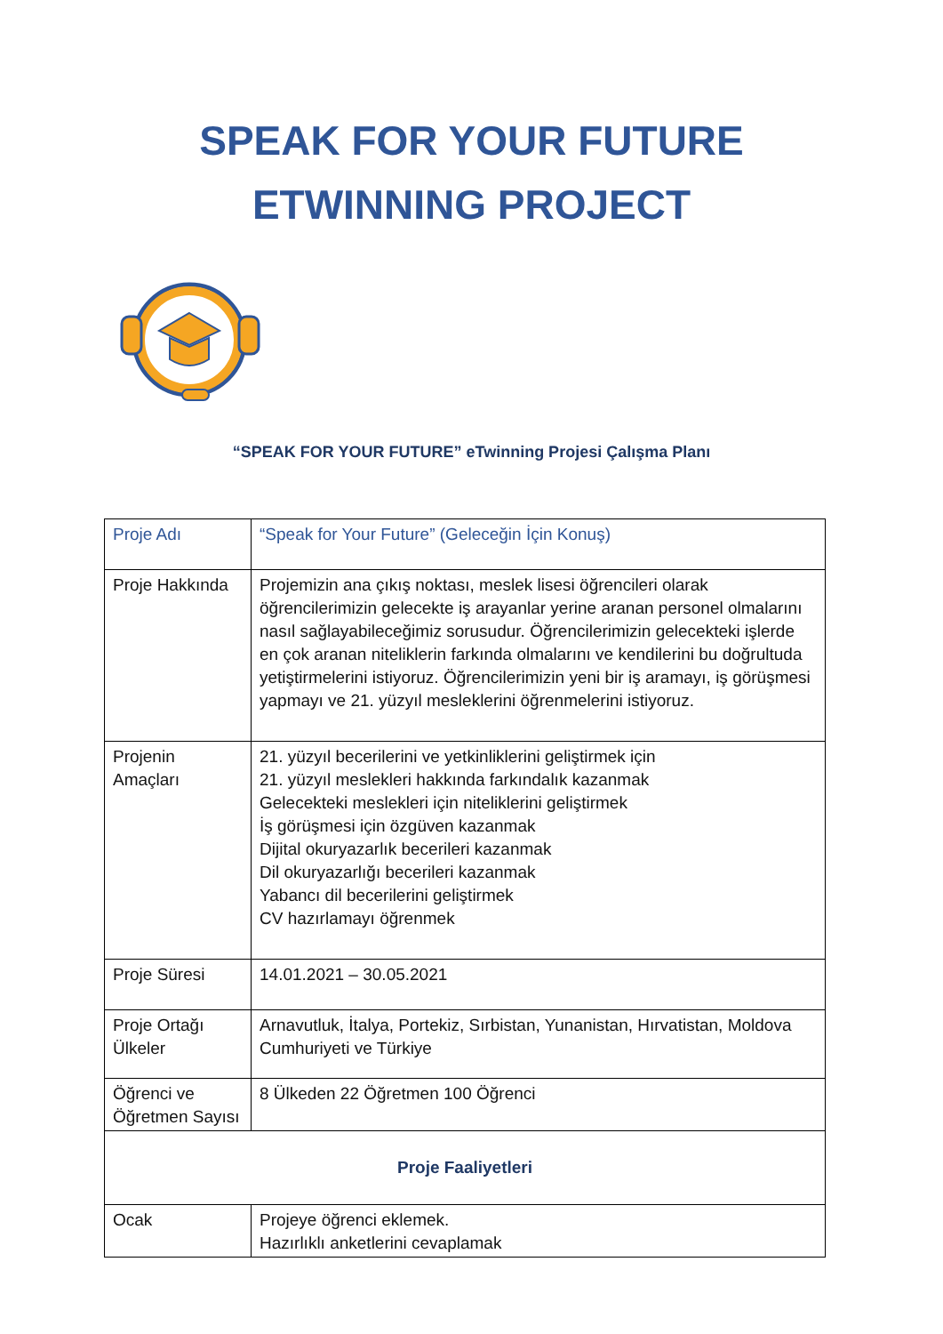SPEAK FOR YOUR FUTURE
ETWINNING PROJECT
“SPEAK FOR YOUR FUTURE” eTwinning Projesi Çalışma Planı
| Proje Adı | “Speak for Your Future” (Geleceğin İçin Konuş) |
| Proje Hakkında | Projemizin ana çıkış noktası, meslek lisesi öğrencileri olarak öğrencilerimizin gelecekte iş arayanlar yerine aranan personel olmalarını nasıl sağlayabileceğimiz sorusudur. Öğrencilerimizin gelecekteki işlerde en çok aranan niteliklerin farkında olmalarını ve kendilerini bu doğrultuda yetiştirmelerini istiyoruz. Öğrencilerimizin yeni bir iş aramayı, iş görüşmesi yapmayı ve 21. yüzyıl mesleklerini öğrenmelerini istiyoruz. |
| Projenin Amaçları | 21. yüzyıl becerilerini ve yetkinliklerini geliştirmek için 21. yüzyıl meslekleri hakkında farkındalık kazanmak Gelecekteki meslekleri için niteliklerini geliştirmek İş görüşmesi için özgüven kazanmak Dijital okuryazarlık becerileri kazanmak Dil okuryazarlığı becerileri kazanmak Yabancı dil becerilerini geliştirmek CV hazırlamayı öğrenmek |
| Proje Süresi | 14.01.2021 – 30.05.2021 |
| Proje Ortağı Ülkeler | Arnavutluk, İtalya, Portekiz, Sırbistan, Yunanistan, Hırvatistan, Moldova Cumhuriyeti ve Türkiye |
| Öğrenci ve Öğretmen Sayısı | 8 Ülkeden 22 Öğretmen 100 Öğrenci |
| Proje Faaliyetleri | |
| Ocak | Projeye öğrenci eklemek. Hazırlıklı anketlerini cevaplamak |